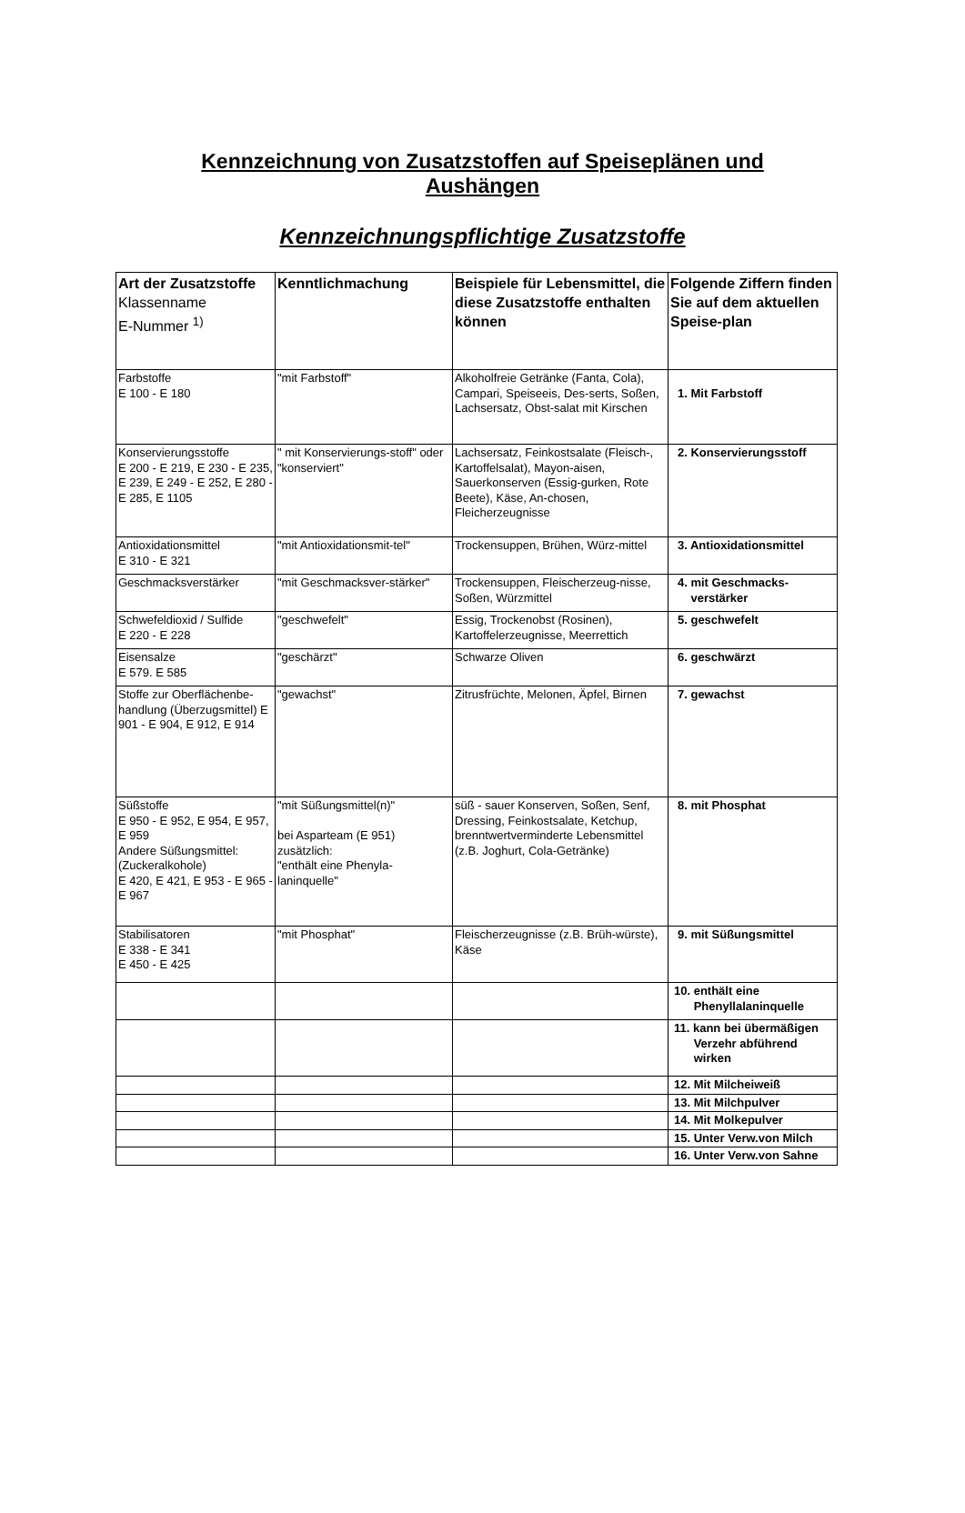Kennzeichnung von Zusatzstoffen auf Speiseplänen und
Aushängen
Kennzeichnungspflichtige Zusatzstoffe
| Art der Zusatzstoffe Klassenname E-Nummer <sup>1)</sup> | Kenntlichmachung | Beispiele für Lebensmittel, die diese Zusatzstoffe enthalten können | Folgende Ziffern finden Sie auf dem aktuellen Speise-plan |
| --- | --- | --- | --- |
| Farbstoffe E 100 - E 180 | "mit Farbstoff" | Alkoholfreie Getränke (Fanta, Cola), Campari, Speiseeis, Des-serts, Soßen, Lachsersatz, Obst-salat mit Kirschen | 1. Mit Farbstoff |
| Konservierungsstoffe E 200 - E 219, E 230 - E 235, E 239, E 249 - E 252, E 280 - E 285, E 1105 | " mit Konservierungs-stoff" oder "konserviert" | Lachsersatz, Feinkostsalate (Fleisch-, Kartoffelsalat), Mayon-aisen, Sauerkonserven (Essig-gurken, Rote Beete), Käse, An-chosen, Fleicherzeugnisse | 2. Konservierungsstoff |
| Antioxidationsmittel E 310 - E 321 | "mit Antioxidationsmit-tel" | Trockensuppen, Brühen, Würz-mittel | 3. Antioxidationsmittel |
| Geschmacksverstärker | "mit Geschmacksver-stärker" | Trockensuppen, Fleischerzeug-nisse, Soßen, Würzmittel | 4. mit Geschmacks- verstärker |
| Schwefeldioxid / Sulfide E 220 - E 228 | "geschwefelt" | Essig, Trockenobst (Rosinen), Kartoffelerzeugnisse, Meerrettich | 5. geschwefelt |
| Eisensalze E 579. E 585 | "geschärzt" | Schwarze Oliven | 6. geschwärzt |
| Stoffe zur Oberflächenbe-handlung (Überzugsmittel) E 901 - E 904, E 912, E 914 | "gewachst" | Zitrusfrüchte, Melonen, Äpfel, Birnen | 7. gewachst |
| Süßstoffe E 950 - E 952, E 954, E 957, E 959 Andere Süßungsmittel: (Zuckeralkohole) E 420, E 421, E 953 - E 965 - E 967 | "mit Süßungsmittel(n)" bei Asparteam (E 951) zusätzlich: "enthält eine Phenyla-laninquelle" | süß - sauer Konserven, Soßen, Senf, Dressing, Feinkostsalate, Ketchup, brenntwertverminderte Lebensmittel (z.B. Joghurt, Cola-Getränke) | 8. mit Phosphat |
| Stabilisatoren E 338 - E 341 E 450 - E 425 | "mit Phosphat" | Fleischerzeugnisse (z.B. Brüh-würste), Käse | 9. mit Süßungsmittel |
| | | | 10. enthält eine Phenyllalaninquelle |
| | | | 11. kann bei übermäßigen Verzehr abführend wirken |
| | | | 12. Mit Milcheiweiß |
| | | | 13. Mit Milchpulver |
| | | | 14. Mit Molkepulver |
| | | | 15. Unter Verw.von Milch |
| | | | 16. Unter Verw.von Sahne |